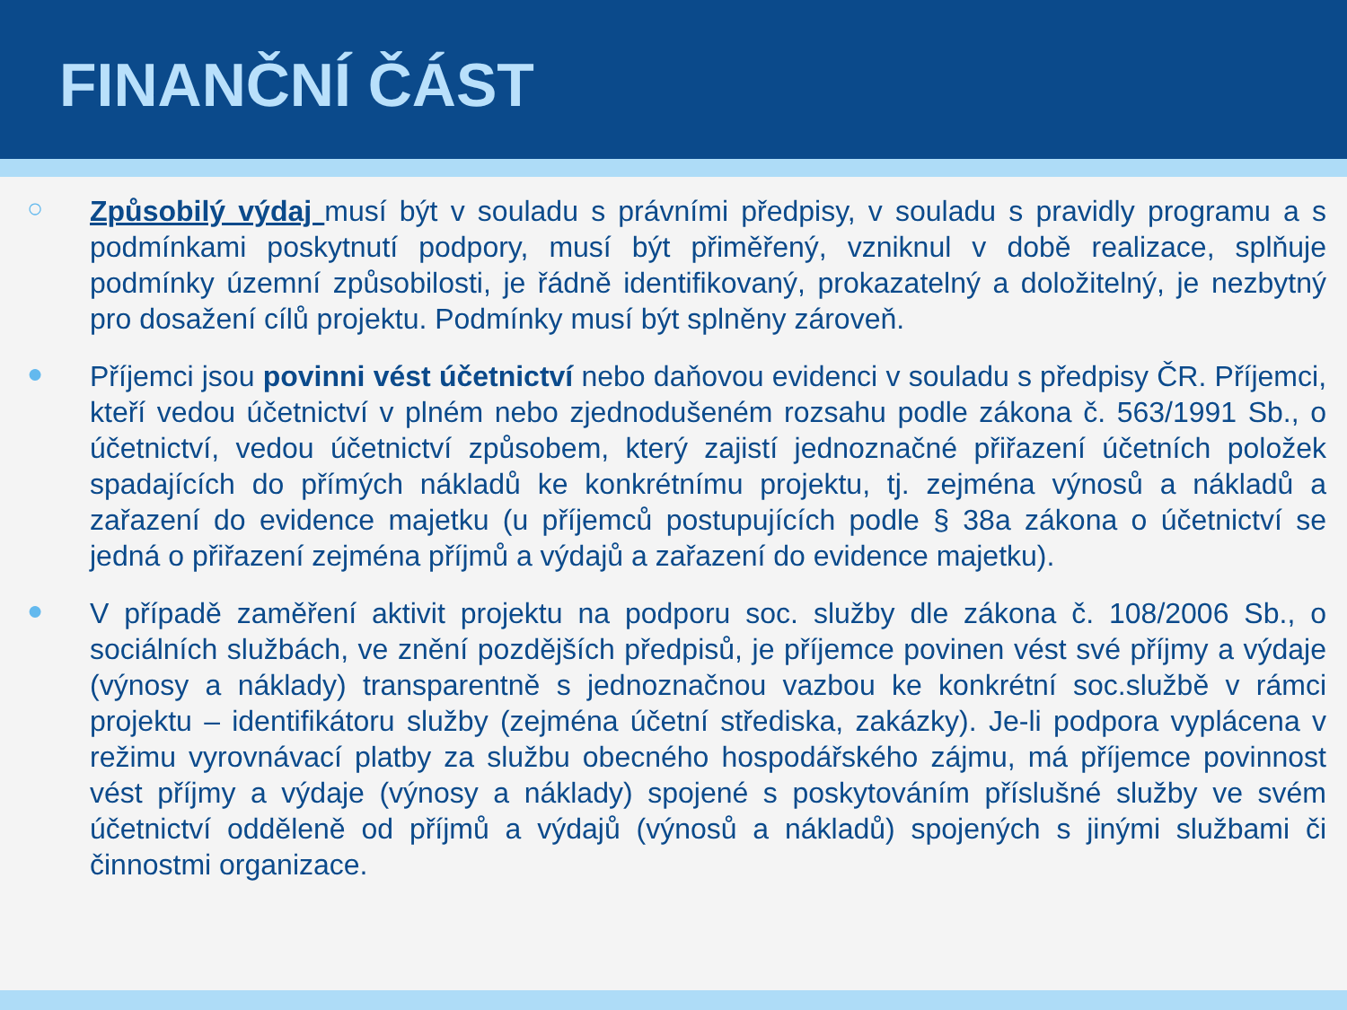FINANČNÍ ČÁST
○
Způsobilý výdaj musí být v souladu s právními předpisy, v souladu s pravidly programu a s podmínkami poskytnutí podpory, musí být přiměřený, vzniknul v době realizace, splňuje podmínky územní způsobilosti, je řádně identifikovaný, prokazatelný a doložitelný, je nezbytný pro dosažení cílů projektu. Podmínky musí být splněny zároveň.
●
Příjemci jsou povinni vést účetnictví nebo daňovou evidenci v souladu s předpisy ČR. Příjemci, kteří vedou účetnictví v plném nebo zjednodušeném rozsahu podle zákona č. 563/1991 Sb., o účetnictví, vedou účetnictví způsobem, který zajistí jednoznačné přiřazení účetních položek spadajících do přímých nákladů ke konkrétnímu projektu, tj. zejména výnosů a nákladů a zařazení do evidence majetku (u příjemců postupujících podle § 38a zákona o účetnictví se jedná o přiřazení zejména příjmů a výdajů a zařazení do evidence majetku).
●
V případě zaměření aktivit projektu na podporu soc. služby dle zákona č. 108/2006 Sb., o sociálních službách, ve znění pozdějších předpisů, je příjemce povinen vést své příjmy a výdaje (výnosy a náklady) transparentně s jednoznačnou vazbou ke konkrétní soc.službě v rámci projektu – identifikátoru služby (zejména účetní střediska, zakázky). Je-li podpora vyplácena v režimu vyrovnávací platby za službu obecného hospodářského zájmu, má příjemce povinnost vést příjmy a výdaje (výnosy a náklady) spojené s poskytováním příslušné služby ve svém účetnictví odděleně od příjmů a výdajů (výnosů a nákladů) spojených s jinými službami či činnostmi organizace.